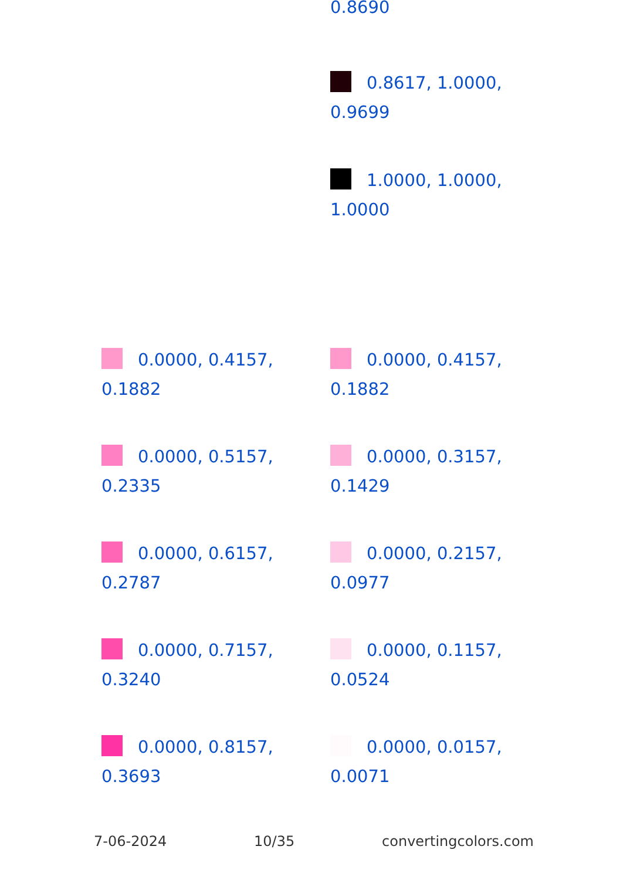0.8690
0.8617, 1.0000, 0.9699
1.0000, 1.0000, 1.0000
0.0000, 0.4157, 0.1882 0.0000, 0.4157, 0.1882
0.0000, 0.5157, 0.2335 0.0000, 0.3157, 0.1429
0.0000, 0.6157, 0.2787 0.0000, 0.2157, 0.0977
0.0000, 0.7157, 0.3240 0.0000, 0.1157, 0.0524
0.0000, 0.8157, 0.3693 0.0000, 0.0157, 0.0071
7-06-2024 10/35 convertingcolors.com